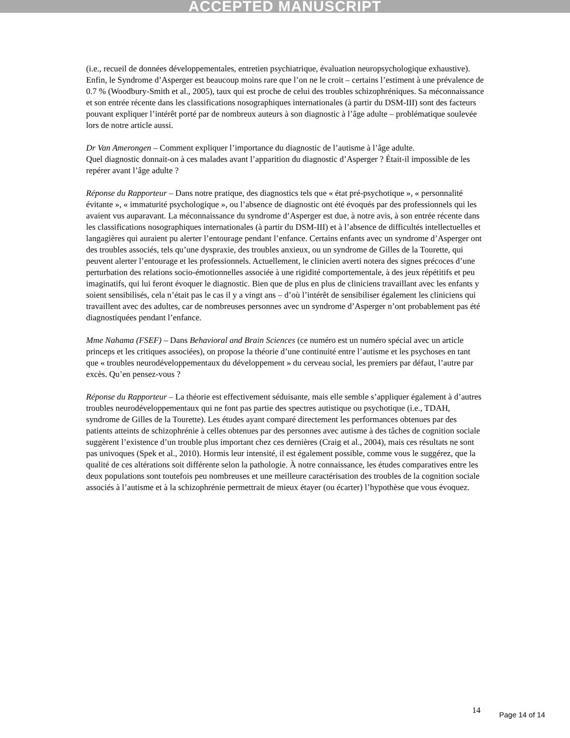ACCEPTED MANUSCRIPT
(i.e., recueil de données développementales, entretien psychiatrique, évaluation neuropsychologique exhaustive). Enfin, le Syndrome d’Asperger est beaucoup moins rare que l’on ne le croit – certains l’estiment à une prévalence de 0.7 % (Woodbury-Smith et al., 2005), taux qui est proche de celui des troubles schizophréniques. Sa méconnaissance et son entrée récente dans les classifications nosographiques internationales (à partir du DSM-III) sont des facteurs pouvant expliquer l’intérêt porté par de nombreux auteurs à son diagnostic à l’âge adulte – problématique soulevée lors de notre article aussi.
Dr Van Amerongen – Comment expliquer l’importance du diagnostic de l’autisme à l’âge adulte.
Quel diagnostic donnait-on à ces malades avant l’apparition du diagnostic d’Asperger ? Était-il impossible de les repérer avant l’âge adulte ?
Réponse du Rapporteur – Dans notre pratique, des diagnostics tels que « état pré-psychotique », « personnalité évitante », « immaturité psychologique », ou l’absence de diagnostic ont été évoqués par des professionnels qui les avaient vus auparavant. La méconnaissance du syndrome d’Asperger est due, à notre avis, à son entrée récente dans les classifications nosographiques internationales (à partir du DSM-III) et à l’absence de difficultés intellectuelles et langagières qui auraient pu alerter l’entourage pendant l’enfance. Certains enfants avec un syndrome d’Asperger ont des troubles associés, tels qu’une dyspraxie, des troubles anxieux, ou un syndrome de Gilles de la Tourette, qui peuvent alerter l’entourage et les professionnels. Actuellement, le clinicien averti notera des signes précoces d’une perturbation des relations socio-émotionnelles associée à une rigidité comportementale, à des jeux répétitifs et peu imaginatifs, qui lui feront évoquer le diagnostic. Bien que de plus en plus de cliniciens travaillant avec les enfants y soient sensibilisés, cela n’était pas le cas il y a vingt ans – d’où l’intérêt de sensibiliser également les cliniciens qui travaillent avec des adultes, car de nombreuses personnes avec un syndrome d’Asperger n’ont probablement pas été diagnostiquées pendant l’enfance.
Mme Nahama (FSEF) – Dans Behavioral and Brain Sciences (ce numéro est un numéro spécial avec un article princeps et les critiques associées), on propose la théorie d’une continuité entre l’autisme et les psychoses en tant que « troubles neurodéveloppementaux du développement » du cerveau social, les premiers par défaut, l’autre par excès. Qu’en pensez-vous ?
Réponse du Rapporteur – La théorie est effectivement séduisante, mais elle semble s’appliquer également à d’autres troubles neurodéveloppementaux qui ne font pas partie des spectres autistique ou psychotique (i.e., TDAH, syndrome de Gilles de la Tourette). Les études ayant comparé directement les performances obtenues par des patients atteints de schizophrénie à celles obtenues par des personnes avec autisme à des tâches de cognition sociale suggèrent l’existence d’un trouble plus important chez ces dernières (Craig et al., 2004), mais ces résultats ne sont pas univoques (Spek et al., 2010). Hormis leur intensité, il est également possible, comme vous le suggérez, que la qualité de ces altérations soit différente selon la pathologie. À notre connaissance, les études comparatives entre les deux populations sont toutefois peu nombreuses et une meilleure caractérisation des troubles de la cognition sociale associés à l’autisme et à la schizophrénie permettrait de mieux étayer (ou écarter) l’hypothèse que vous évoquez.
14 Page 14 of 14